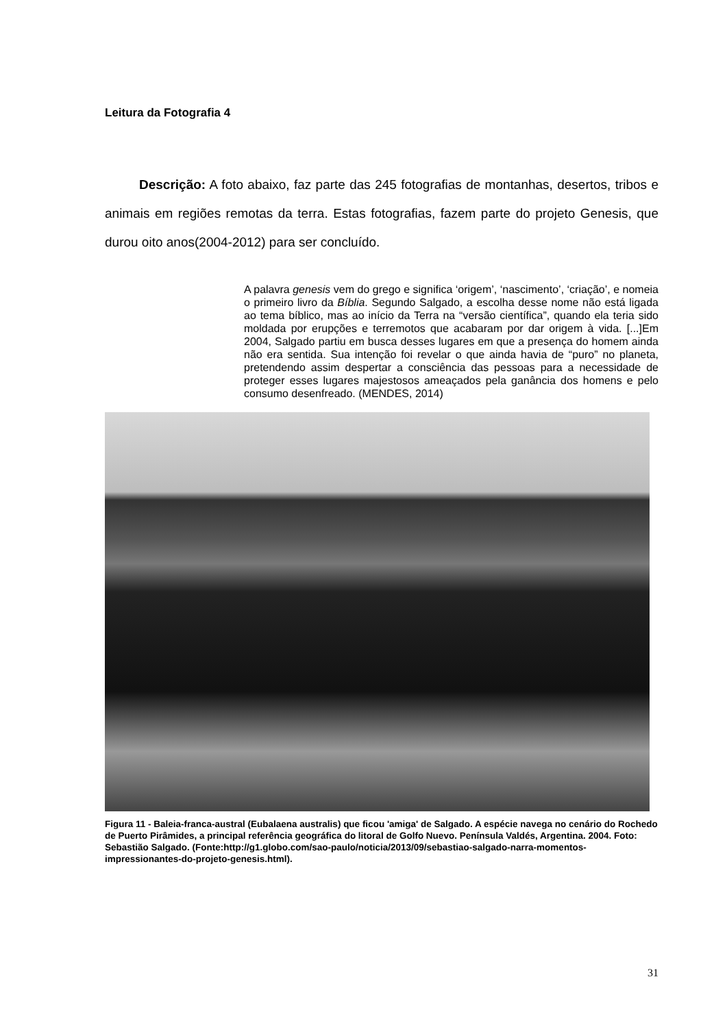Leitura da Fotografia 4
Descrição: A foto abaixo, faz parte das 245 fotografias de montanhas, desertos, tribos e animais em regiões remotas da terra. Estas fotografias, fazem parte do projeto Genesis, que durou oito anos(2004-2012) para ser concluído.
A palavra genesis vem do grego e significa ‘origem’, ‘nascimento’, ‘criação’, e nomeia o primeiro livro da Bíblia. Segundo Salgado, a escolha desse nome não está ligada ao tema bíblico, mas ao início da Terra na “versão científica”, quando ela teria sido moldada por erupções e terremotos que acabaram por dar origem à vida. [...]Em 2004, Salgado partiu em busca desses lugares em que a presença do homem ainda não era sentida. Sua intenção foi revelar o que ainda havia de “puro” no planeta, pretendendo assim despertar a consciência das pessoas para a necessidade de proteger esses lugares majestosos ameaçados pela ganância dos homens e pelo consumo desenfreado. (MENDES, 2014)
Figura 11 - Baleia-franca-austral (Eubalaena australis) que ficou 'amiga' de Salgado. A espécie navega no cenário do Rochedo de Puerto Pirâmides, a principal referência geográfica do litoral de Golfo Nuevo. Península Valdés, Argentina. 2004. Foto: Sebastião Salgado. (Fonte:http://g1.globo.com/sao-paulo/noticia/2013/09/sebastiao-salgado-narra-momentos-impressionantes-do-projeto-genesis.html).
31